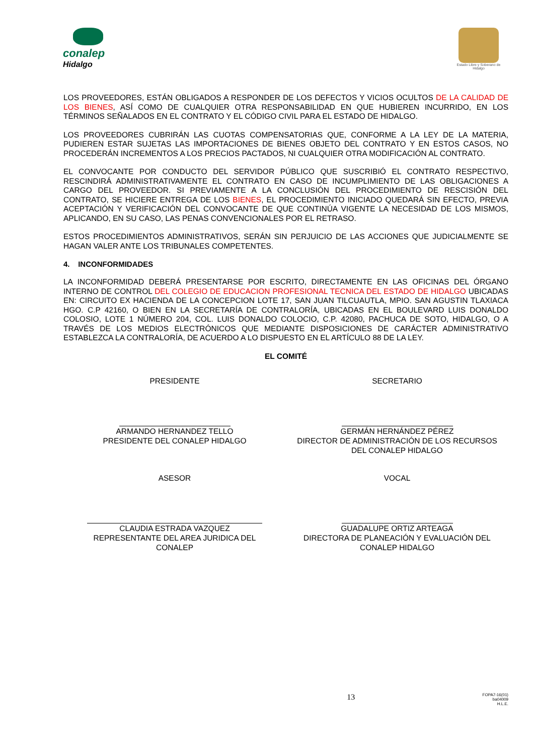conalep
Hidalgo
Estado Libre y Soberano de Hidalgo
LOS PROVEEDORES, ESTÁN OBLIGADOS A RESPONDER DE LOS DEFECTOS Y VICIOS OCULTOS DE LA CALIDAD DE LOS BIENES, ASÍ COMO DE CUALQUIER OTRA RESPONSABILIDAD EN QUE HUBIEREN INCURRIDO, EN LOS TÉRMINOS SEÑALADOS EN EL CONTRATO Y EL CÓDIGO CIVIL PARA EL ESTADO DE HIDALGO.
LOS PROVEEDORES CUBRIRÁN LAS CUOTAS COMPENSATORIAS QUE, CONFORME A LA LEY DE LA MATERIA, PUDIEREN ESTAR SUJETAS LAS IMPORTACIONES DE BIENES OBJETO DEL CONTRATO Y EN ESTOS CASOS, NO PROCEDERÁN INCREMENTOS A LOS PRECIOS PACTADOS, NI CUALQUIER OTRA MODIFICACIÓN AL CONTRATO.
EL CONVOCANTE POR CONDUCTO DEL SERVIDOR PÚBLICO QUE SUSCRIBIÓ EL CONTRATO RESPECTIVO, RESCINDIRÁ ADMINISTRATIVAMENTE EL CONTRATO EN CASO DE INCUMPLIMIENTO DE LAS OBLIGACIONES A CARGO DEL PROVEEDOR. SI PREVIAMENTE A LA CONCLUSIÓN DEL PROCEDIMIENTO DE RESCISIÓN DEL CONTRATO, SE HICIERE ENTREGA DE LOS BIENES, EL PROCEDIMIENTO INICIADO QUEDARÁ SIN EFECTO, PREVIA ACEPTACIÓN Y VERIFICACIÓN DEL CONVOCANTE DE QUE CONTINÚA VIGENTE LA NECESIDAD DE LOS MISMOS, APLICANDO, EN SU CASO, LAS PENAS CONVENCIONALES POR EL RETRASO.
ESTOS PROCEDIMIENTOS ADMINISTRATIVOS, SERÁN SIN PERJUICIO DE LAS ACCIONES QUE JUDICIALMENTE SE HAGAN VALER ANTE LOS TRIBUNALES COMPETENTES.
4. INCONFORMIDADES
LA INCONFORMIDAD DEBERÁ PRESENTARSE POR ESCRITO, DIRECTAMENTE EN LAS OFICINAS DEL ÓRGANO INTERNO DE CONTROL DEL COLEGIO DE EDUCACION PROFESIONAL TECNICA DEL ESTADO DE HIDALGO UBICADAS EN: CIRCUITO EX HACIENDA DE LA CONCEPCION LOTE 17, SAN JUAN TILCUAUTLA, MPIO. SAN AGUSTIN TLAXIACA HGO. C.P 42160, O BIEN EN LA SECRETARÍA DE CONTRALORÍA, UBICADAS EN EL BOULEVARD LUIS DONALDO COLOSIO, LOTE 1 NÚMERO 204, COL. LUIS DONALDO COLOCIO, C.P. 42080, PACHUCA DE SOTO, HIDALGO, O A TRAVÉS DE LOS MEDIOS ELECTRÓNICOS QUE MEDIANTE DISPOSICIONES DE CARÁCTER ADMINISTRATIVO ESTABLEZCA LA CONTRALORÍA, DE ACUERDO A LO DISPUESTO EN EL ARTÍCULO 88 DE LA LEY.
EL COMITÉ
PRESIDENTE SECRETARIO
ARMANDO HERNANDEZ TELLO
PRESIDENTE DEL CONALEP HIDALGO
GERMÁN HERNÁNDEZ PÉREZ
DIRECTOR DE ADMINISTRACIÓN DE LOS RECURSOS
DEL CONALEP HIDALGO
ASESOR VOCAL
CLAUDIA ESTRADA VAZQUEZ
REPRESENTANTE DEL AREA JURIDICA DEL
CONALEP
GUADALUPE ORTIZ ARTEAGA
DIRECTORA DE PLANEACIÓN Y EVALUACIÓN DEL
CONALEP HIDALGO
13 FOPA7-16(01)
ba04009
H.L.E.